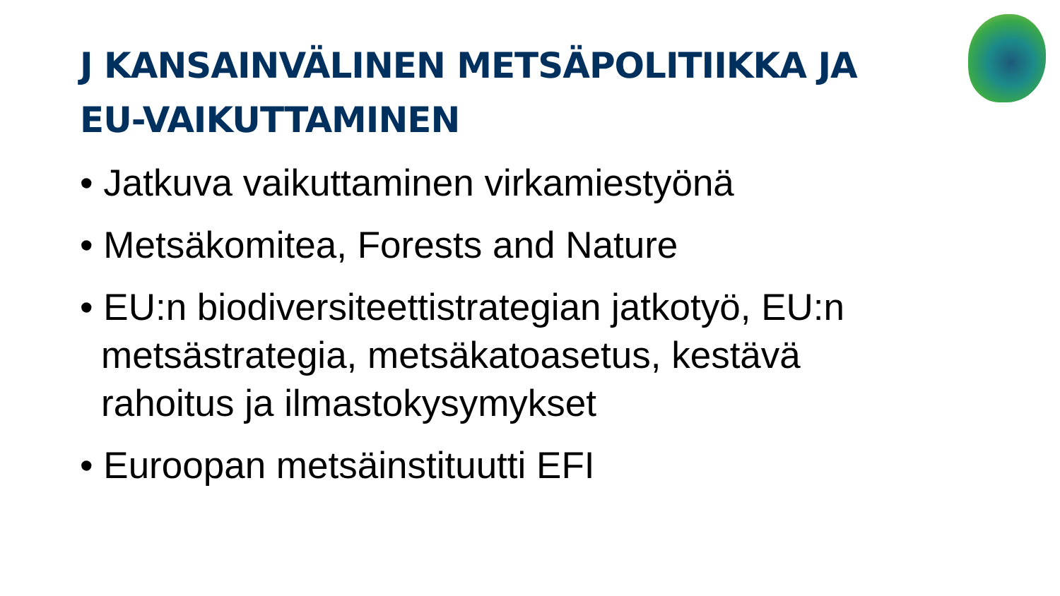J KANSAINVÄLINEN METSÄPOLITIIKKA JA EU-VAIKUTTAMINEN
• Jatkuva vaikuttaminen virkamiestyönä
• Metsäkomitea, Forests and Nature
• EU:n biodiversiteettistrategian jatkotyö, EU:n metsästrategia, metsäkatoasetus, kestävä rahoitus ja ilmastokysymykset
• Euroopan metsäinstituutti EFI